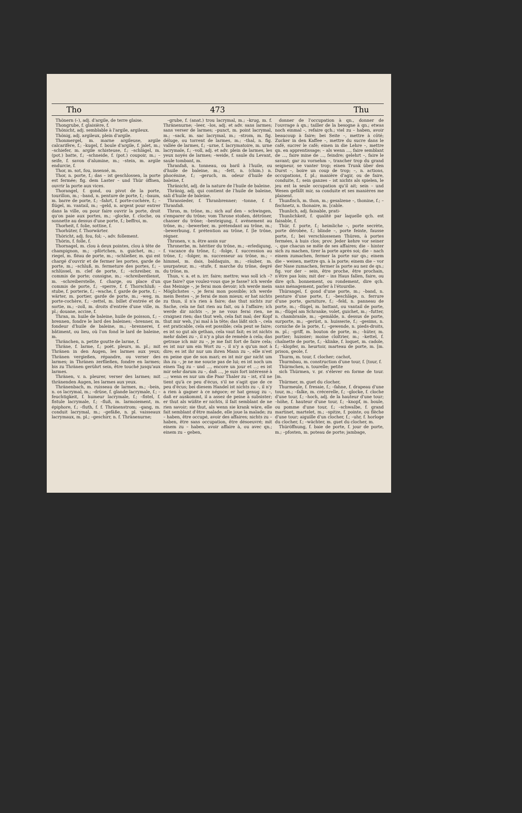Tho 473 Thu
Thönern (⏑), adj. d'argile, de terre glaise.
Thongrube, f. glaisière, f.
Thönicht, adj. semblable à l'argile, argileux.
Thönig, adj. argileux, plein d'argile.
Thonmergel, m. marne argileuse, argile calcarifère, f.; –kugel, f. boule d'argile, f. jalet, m.; –schiefer, m. argile schisteuse, f.; –schlägel, m. (pot.) batte, f.; –schneide, f. (pot.) coupoir, m.; –seife, f. savon d'alumine, m.; –stein, m. argile endurcie, f.
Thor, m. sot, fou, insensé, m.
Thor, n. porte, f.; das – ist geschlossen, la porte est fermée; fig. dem Laster – und Thür öffnen, ouvrir la porte aux vices.
Thorangel, f. gond, ou pivot de la porte, tourillon, m.; –band, n. penture de porte, f.; –baum, m. barre de porte, f.; –fahrt, f. porte-cochère, f.; –flügel, m. vantail, m.; –geld, n. argent pour entrer dans la ville, ou pour faire ouvrir la porte, droit qu'on paie aux portes, m.; –glocke, f. cloche, ou sonnette au dessus d'une porte, f.; beffroi, m.
Thorheit, f. folie, sottise, f.
Thorhüter, f. Thorwärter.
Thöricht, adj. fou, fol; –, adv. follement.
Thörin, f. folle, f.
Thornagel, m. clou à deux pointes, clou à tête de champignon, m.; –pförtchen, n. guichet, m.; –riegel, m. fléau de porte, m.; –schließer, m. qui est chargé d'ouvrir et de fermer les portes, garde de porte, m.; –schluß, m. fermeture des portes, f.; –schlüssel, m. clef de porte, f.; –schreiber, m. commis de porte; consigne, m.; –schreiberdienst, m. –schreiberstelle, f. charge, ou place d'un commis de porte, f.; –sperre, f. f. Thorschluß; –stube, f. porterie, f.; –wache, f. garde de porte, f.; –wärter, m. portier, garde de porte, m.; –weg, m. porte-cochère, f.; –zettel, m. billet d'entrée et de sortie, m.; –zoll, m. droits d'entrée d'une ville, m. pl.; douane, accise, f.
Thran, m. huile de baleine, huile de poisson, f.; – brennen, fondre le lard des baleines; –brenner, m. fondeur d'huile de baleine, m.; –brennerei, f. bâtiment, ou lieu, où l'on fond le lard de baleine, m.
Thränchen, n. petite goutte de larme, f.
Thräne, f. larme, f.; poët. pleurs, m. pl.; mit Thränen in den Augen, les larmes aux yeux; Thränen vergießen, répandre, ou verser des larmes; in Thränen zerfließen, fondre en larmes; bis zu Thränen gerührt sein, être touché jusqu'aux larmes.
Thränen, v. n. pleurer, verser des larmes; mit thränenden Augen, les larmes aux yeux.
Thränenbach, m. ruisseau de larmes, m.; –bein, n. os lacrymal, m.; –drüse, f. glande lacrymale, f.; –feuchtigkeit, f. humeur lacrymale, f.; –fistel, f. fistule lacrymale, f.; –fluß, m. larmoiement, m. épiphore, f.; –fluth, f. f. Thränenstrom; –gang, m. conduit lacrymal, m.; –gefäße, n. pl. vaisseaux lacrymaux, m. pl.; –geschirr, n. f. Thränenurne;
–grube, f. (anat.) trou lacrymal, m.; –krug, m. f. Thränenurne; –leer, –los, adj. et adv. sans larmes; sans verser de larmes; –punct, m. point lacrymal, m.; –sack, m. sac lacrymal, m.; –strom, m. fig. déluge, ou torrent de larmes, m.; –thal, n. fig. vallée de larmes, f.; –urne, f. lacrymatoire, m. urne lacrymale, f.; –voll, adj. et adv. plein de larmes, les yeux noyés de larmes; –weide, f. saule du Levant, saule tombant, m.
Thranfaß, n. tonneau, ou baril à l'huile, ou d'huile de baleine, m.; –fett, n. (chim.) n. phocénine, f.; –geruch, m. odeur d'huile de baleine, f.
Thränicht, adj. de la nature de l'huile de baleine.
Thränig, adj. qui contient de l'huile de baleine, sali d'huile de baleine.
Thransieder, f. Thranbrenner; –tonne, f. f. Thranfaß.
Thron, m. trône, m.; sich auf den – schwingen, s'emparer du trône; vom Throne stoßen, détrôner, chasser du trône; –besteigung, f. avénement au trône, m.; –bewerber, m. prétendant au trône, m.; –bewerbung, f. prétention au trône, f. [le trône, régner.
Thronen, v. n. être assis sur
Thronerbe, m. héritier du trône, m.; –erledigung, f. vacance du trône, f.; –folge, f. succession au trône, f.; –folger, m. successeur au trône, m.; –himmel, m. dais, baldaquin, m.; –räuber, m. usurpateur, m.; –stufe, f. marche du trône, degré du trône, m.
Thun, v. a. et n. irr. faire; mettre; was soll ich –? que faire? que voulez-vous que je fasse? ich werde das Meinige –, je ferai mon devoir; ich werde mein Möglichstes –, je ferai mon possible; ich werde mein Bestes –, je ferai de mon mieux; er hat nichts zu thun, il n'a rien à faire; das thut nichts zur Sache, cela ne fait rien au fait, ou à l'affaire; ich werde dir nichts –, je ne vous ferai rien, ne craignez rien; das thut weh, cela fait mal; der Kopf thut mir weh, j'ai mal à la tête; das läßt sich –, cela est praticable, cela est possible; cela peut se faire; es ist so gut als gethan, cela vaut fait; es ist nichts mehr dabei zu –, il n'y a plus de remède à cela; das getraue ich mir zu –, je me fait fort de faire cela; es ist nur um ein Wort zu –, il n'y a qu'un mot à dire; es ist ihr nur um ihren Mann zu –, elle n'est en peine que de son mari; es ist mir gar nicht um ihn zu –, je ne me soucie pas de lui; es ist noch um einen Tag zu – und ..., encore un jour et ...; es ist mir sehr darum zu –, daß ..., je suis fort intéressé à ...; wenn es nur um die Paar Thaler zu – ist, s'il ne tient qu'à ce peu d'écus, s'il ne s'agit que de ce peu d'écus; bei diesem Handel ist nichts zu –, il n'y a rien à gagner à ce négoce; er hat genug zu –, daß er auskommt, il a assez de peine à subsister; er thut als wüßte er nichts, il fait semblant de ne rien savoir; sie thut, als wenn sie krank wäre, elle fait semblant d'être malade, elle joue la malade; zu – haben, être occupé, avoir des affaires; nichts zu – haben, être sans occupation, être désoeuvré; mit einem zu – haben, avoir affaire à, ou avec qn.; einem zu – geben,
donner de l'occupation à qn., donner de l'ouvrage à qn.; tailler de la besogne à qn.; etwas noch einmal –, refaire qch.; viel zu – haben, avoir beaucoup à faire; bei Seite –, mettre à côté; Zucker in den Kaffee –, mettre du sucre dans le café, sucrer le café; einen in die Lehre –, mettre qn. en apprentissage; – als wenn ..., faire semblant de ..., faire mine de ..., feindre; gelehrt –, faire le savant; gar zu vornehm –, trancher trop du grand seigneur, se vanter trop; einen Trunk über den Durst –, boire un coup de trop; –, n. actions, occupations, f. pl.; manière d'agir, ou de faire, conduite, f.; sein ganzes – ist nichts als spielen, le jeu est la seule occupation qu'il ait; sein – und Wesen gefällt mir, sa conduite et ses manières me plaisent.
Thunfisch, m. thon, m.; gesalzene –, thonine, f.; –fischnetz, n. thonaire, m. [cable.
Thunlich, adj. faisable, prati-
Thunlichkeit, f. qualité par laquelle qch. est faisable, f.
Thür, f. porte, f.; heimliche –, porte secrète, porte dérobée, f.; blinde –, porte feinte, fausse porte, f.; bei verschlossenen Thüren, à portes fermées, à huis clos; prov. Jeder kehre vor seiner –, que chacun se mêle de ses affaires; die – hinter sich zu machen, tirer la porte après soi; die – nach einem zumachen, fermer la porte sur qn.; einem die – weisen, mettre qn. à la porte; einem die – vor der Nase zumachen, fermer la porte au nez de qn.; fig. vor der – sein, être proche, être prochain, n'être pas loin; mit der – ins Haus fallen, faire, ou dire qch. bonnement, ou rondement, dire qch. sans ménagement, parler à l'étourdie.
Thürangel, f. gond d'une porte, m.; –band, n. penture d'une porte, f.; –beschläge, n. ferrure d'une porte, garniture, f.; –feld, n. panneau de porte, m.; –flügel, m. battant, ou vantail de porte, m.; –flügel am Schranke, volet, guichet, m.; –futter, n. chambranle, m.; –gemälde, n. dessus de porte, surporte, m.; –gerüst, n. huisserie, f.; –gesims, n. corniche de la porte, f.; –gewende, n. pieds-droits, m. pl.; –griff, m. bouton de porte, m.; –hüter, m. portier; huissier; moine cloîtrier, m.; –kettel, f. chaînette de porte, f.; –klinke, f. loquet, m. cadole, f.; –klopfer, m. heurtoir, marteau de porte, m. [m. prison, geole, f.
Thurm, m. tour, f. clocher; cachot,
Thurmbau, m. construction d'une tour, f. [tour, f.
Thürmchen, n. tourelle; petite
sich Thürmen, v. pr. s'élever en forme de tour. [m.
Thürmer, m. guet du clocher,
Thurmeule, f. fresaie, f.; –fahne, f. drapeau d'une tour, m.; –falke, m. crécerelle, f.; –glocke, f. cloche d'une tour, f.; –hoch, adj. de la hauteur d'une tour; –höhe, f. hauteur d'une tour, f.; –knopf, m. boule, ou pomme d'une tour, f.; –schwalbe, f. grand martinet, martelet, m.; –spitze, f. pointe, ou flèche d'une tour; aiguille d'un clocher, f.; –uhr, f. horloge du clocher, f.; –wächter, m. guet du clocher, m.
Thüröffnung, f. baie de porte, f. jour de porte, m.; –pfosten, m. poteau de porte; jambage,